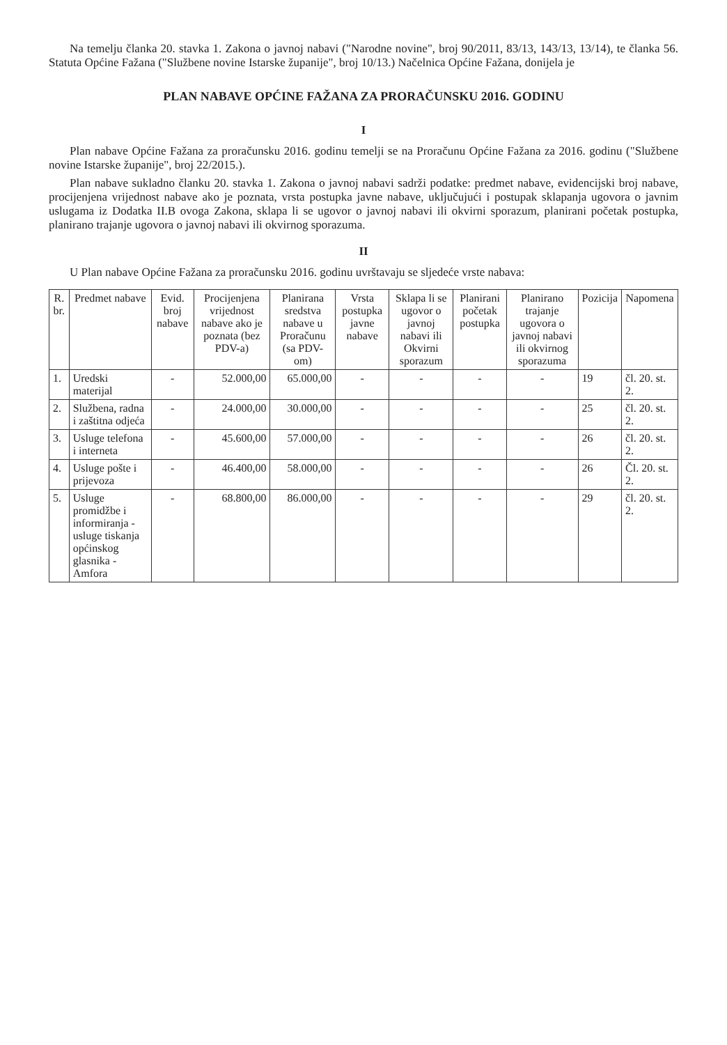Na temelju članka 20. stavka 1. Zakona o javnoj nabavi ("Narodne novine", broj 90/2011, 83/13, 143/13, 13/14), te članka 56. Statuta Općine Fažana ("Službene novine Istarske županije", broj 10/13.) Načelnica Općine Fažana, donijela je
PLAN NABAVE OPĆINE FAŽANA ZA PRORAČUNSKU 2016. GODINU
I
Plan nabave Općine Fažana za proračunsku 2016. godinu temelji se na Proračunu Općine Fažana za 2016. godinu ("Službene novine Istarske županije", broj 22/2015.).
Plan nabave sukladno članku 20. stavka 1. Zakona o javnoj nabavi sadrži podatke: predmet nabave, evidencijski broj nabave, procijenjena vrijednost nabave ako je poznata, vrsta postupka javne nabave, uključujući i postupak sklapanja ugovora o javnim uslugama iz Dodatka II.B ovoga Zakona, sklapa li se ugovor o javnoj nabavi ili okvirni sporazum, planirani početak postupka, planirano trajanje ugovora o javnoj nabavi ili okvirnog sporazuma.
II
U Plan nabave Općine Fažana za proračunsku 2016. godinu uvrštavaju se sljedeće vrste nabava:
| R. br. | Predmet nabave | Evid. broj nabave | Procijenjena vrijednost nabave ako je poznata (bez PDV-a) | Planirana sredstva nabave u Proračunu (sa PDV-om) | Vrsta postupka javne nabave | Sklapa li se ugovor o javnoj nabavi ili Okvirni sporazum | Planirani početak postupka | Planirano trajanje ugovora o javnoj nabavi ili okvirnog sporazuma | Pozicija | Napomena |
| --- | --- | --- | --- | --- | --- | --- | --- | --- | --- | --- |
| 1. | Uredski materijal | - | 52.000,00 | 65.000,00 | - | - | - | - | 19 | čl. 20. st. 2. |
| 2. | Službena, radna i zaštitna odjeća | - | 24.000,00 | 30.000,00 | - | - | - | - | 25 | čl. 20. st. 2. |
| 3. | Usluge telefona i interneta | - | 45.600,00 | 57.000,00 | - | - | - | - | 26 | čl. 20. st. 2. |
| 4. | Usluge pošte i prijevoza | - | 46.400,00 | 58.000,00 | - | - | - | - | 26 | Čl. 20. st. 2. |
| 5. | Usluge promidžbe i informiranja - usluge tiskanja općinskog glasnika - Amfora | - | 68.800,00 | 86.000,00 | - | - | - | - | 29 | čl. 20. st. 2. |